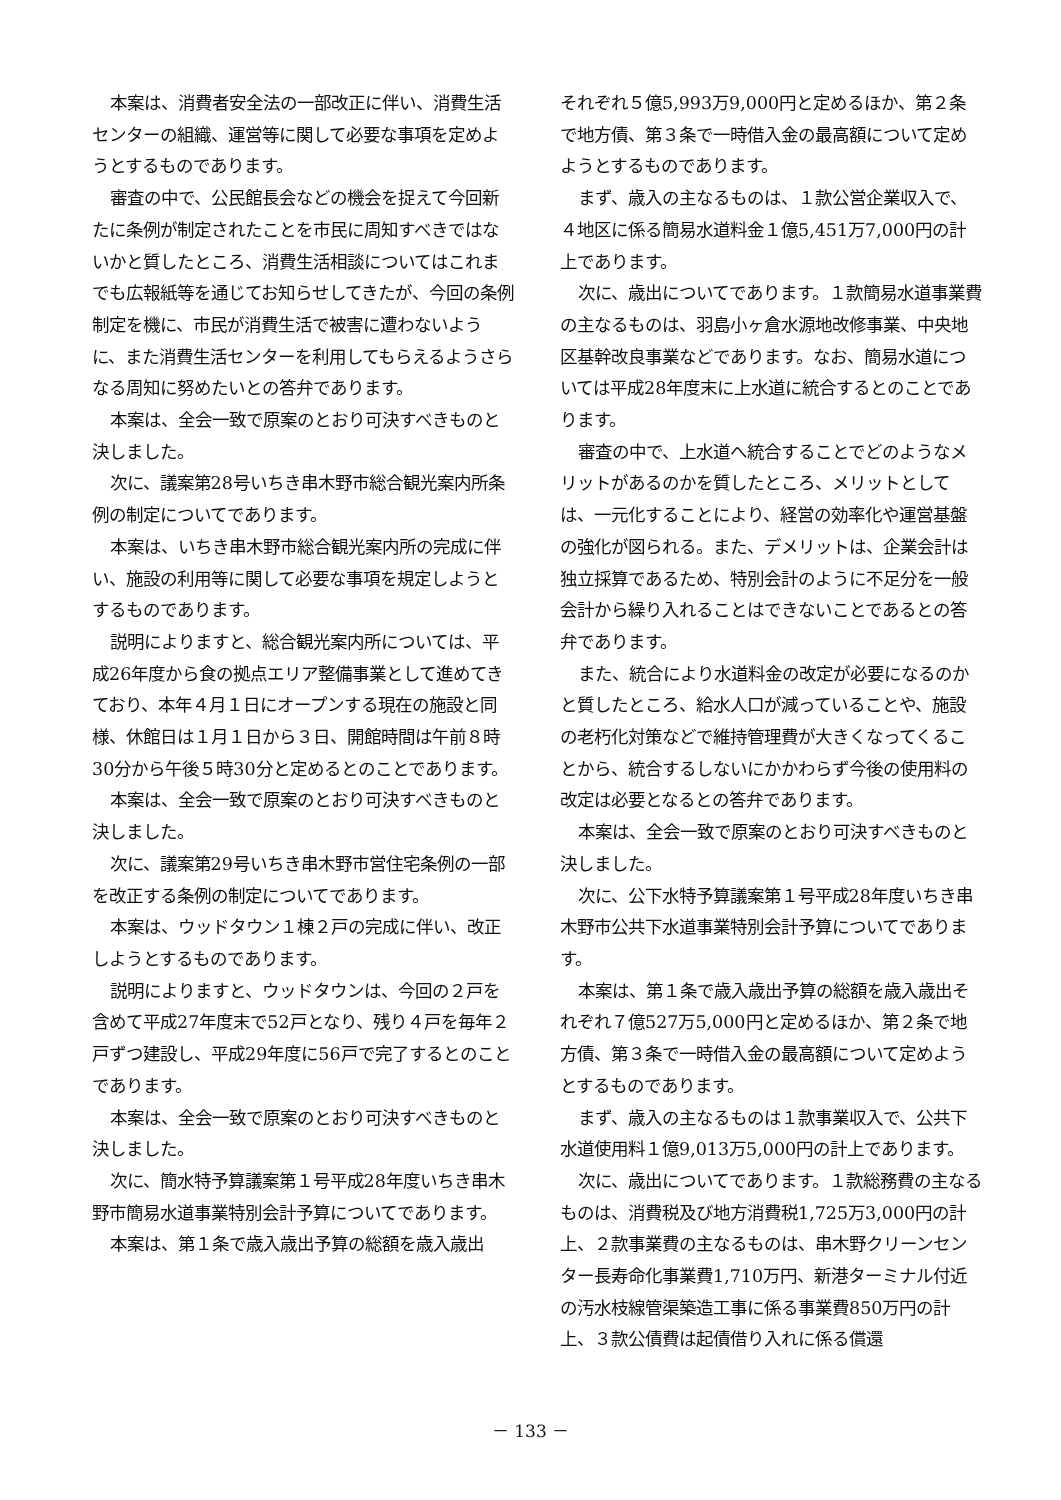本案は、消費者安全法の一部改正に伴い、消費生活センターの組織、運営等に関して必要な事項を定めようとするものであります。
審査の中で、公民館長会などの機会を捉えて今回新たに条例が制定されたことを市民に周知すべきではないかと質したところ、消費生活相談についてはこれまでも広報紙等を通じてお知らせしてきたが、今回の条例制定を機に、市民が消費生活で被害に遭わないように、また消費生活センターを利用してもらえるようさらなる周知に努めたいとの答弁であります。
本案は、全会一致で原案のとおり可決すべきものと決しました。
次に、議案第28号いちき串木野市総合観光案内所条例の制定についてであります。
本案は、いちき串木野市総合観光案内所の完成に伴い、施設の利用等に関して必要な事項を規定しようとするものであります。
説明によりますと、総合観光案内所については、平成26年度から食の拠点エリア整備事業として進めてきており、本年４月１日にオープンする現在の施設と同様、休館日は１月１日から３日、開館時間は午前８時30分から午後５時30分と定めるとのことであります。
本案は、全会一致で原案のとおり可決すべきものと決しました。
次に、議案第29号いちき串木野市営住宅条例の一部を改正する条例の制定についてであります。
本案は、ウッドタウン１棟２戸の完成に伴い、改正しようとするものであります。
説明によりますと、ウッドタウンは、今回の２戸を含めて平成27年度末で52戸となり、残り４戸を毎年２戸ずつ建設し、平成29年度に56戸で完了するとのことであります。
本案は、全会一致で原案のとおり可決すべきものと決しました。
次に、簡水特予算議案第１号平成28年度いちき串木野市簡易水道事業特別会計予算についてであります。
本案は、第１条で歳入歳出予算の総額を歳入歳出
それぞれ５億5,993万9,000円と定めるほか、第２条で地方債、第３条で一時借入金の最高額について定めようとするものであります。
まず、歳入の主なるものは、１款公営企業収入で、４地区に係る簡易水道料金１億5,451万7,000円の計上であります。
次に、歳出についてであります。１款簡易水道事業費の主なるものは、羽島小ヶ倉水源地改修事業、中央地区基幹改良事業などであります。なお、簡易水道については平成28年度末に上水道に統合するとのことであります。
審査の中で、上水道へ統合することでどのようなメリットがあるのかを質したところ、メリットとしては、一元化することにより、経営の効率化や運営基盤の強化が図られる。また、デメリットは、企業会計は独立採算であるため、特別会計のように不足分を一般会計から繰り入れることはできないことであるとの答弁であります。
また、統合により水道料金の改定が必要になるのかと質したところ、給水人口が減っていることや、施設の老朽化対策などで維持管理費が大きくなってくることから、統合するしないにかかわらず今後の使用料の改定は必要となるとの答弁であります。
本案は、全会一致で原案のとおり可決すべきものと決しました。
次に、公下水特予算議案第１号平成28年度いちき串木野市公共下水道事業特別会計予算についてであります。
本案は、第１条で歳入歳出予算の総額を歳入歳出それぞれ７億527万5,000円と定めるほか、第２条で地方債、第３条で一時借入金の最高額について定めようとするものであります。
まず、歳入の主なるものは１款事業収入で、公共下水道使用料１億9,013万5,000円の計上であります。
次に、歳出についてであります。１款総務費の主なるものは、消費税及び地方消費税1,725万3,000円の計上、２款事業費の主なるものは、串木野クリーンセンター長寿命化事業費1,710万円、新港ターミナル付近の汚水枝線管渠築造工事に係る事業費850万円の計上、３款公債費は起債借り入れに係る償還
－ 133 －